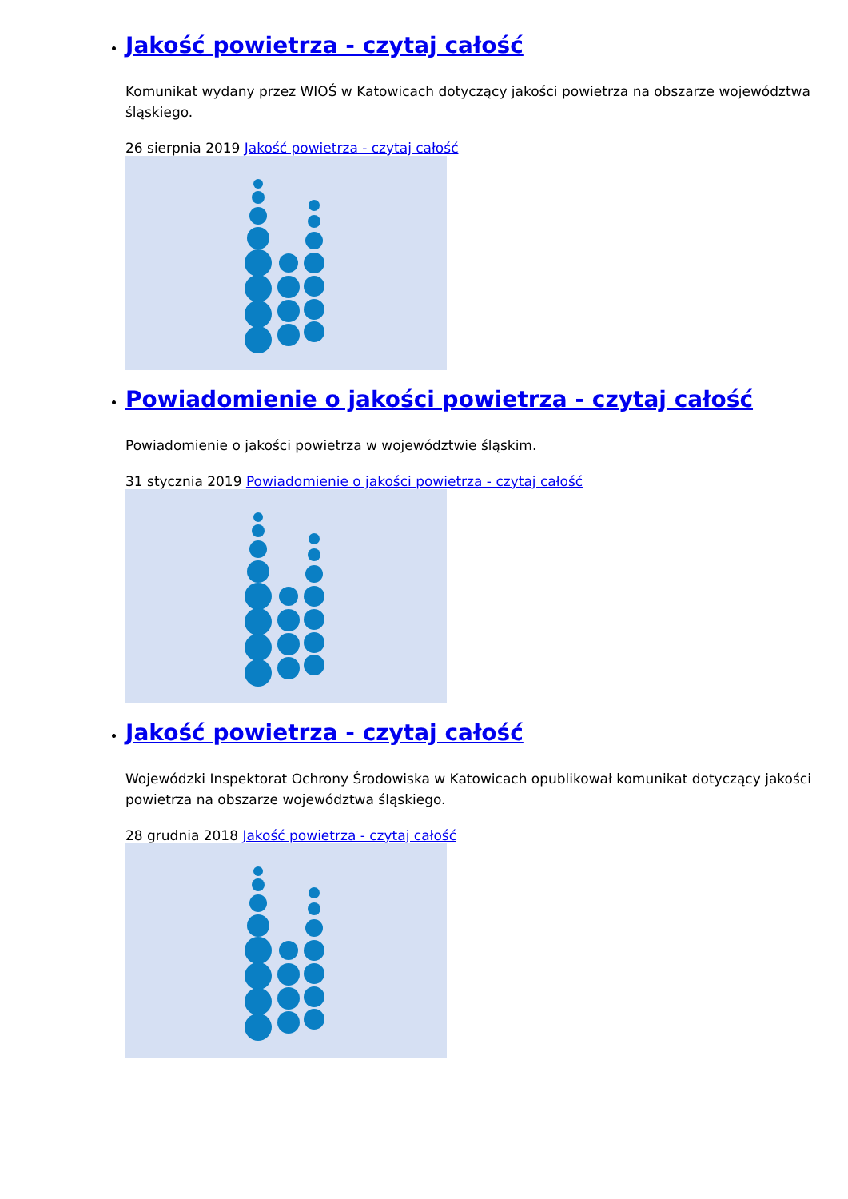Jakość powietrza - czytaj całość
Komunikat wydany przez WIOŚ w Katowicach dotyczący jakości powietrza na obszarze województwa śląskiego.
26 sierpnia 2019 Jakość powietrza - czytaj całość
Powiadomienie o jakości powietrza - czytaj całość
Powiadomienie o jakości powietrza w województwie śląskim.
31 stycznia 2019 Powiadomienie o jakości powietrza - czytaj całość
Jakość powietrza - czytaj całość
Wojewódzki Inspektorat Ochrony Środowiska w Katowicach opublikował komunikat dotyczący jakości powietrza na obszarze województwa śląskiego.
28 grudnia 2018 Jakość powietrza - czytaj całość